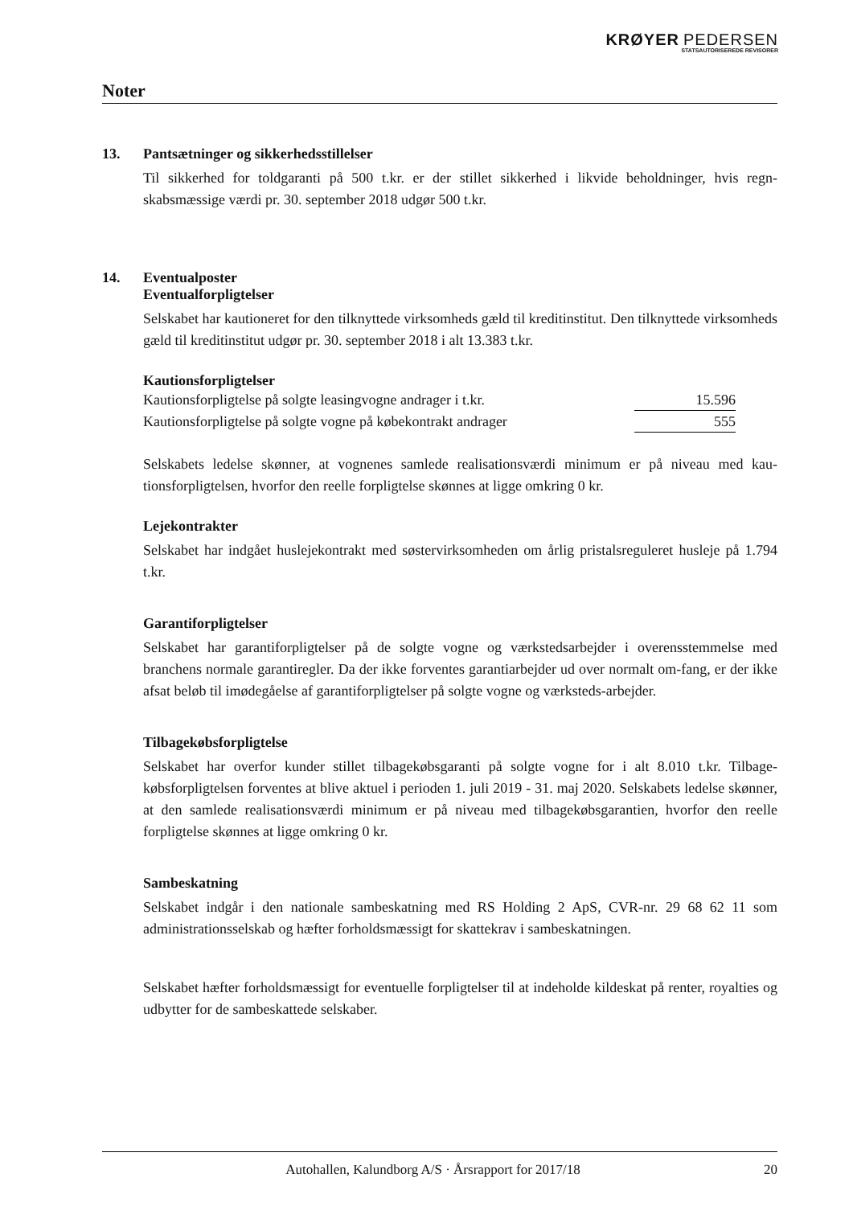KRØYER PEDERSEN
STATSAUTORISEREDE REVISORER
Noter
13. Pantsætninger og sikkerhedsstillelser
Til sikkerhed for toldgaranti på 500 t.kr. er der stillet sikkerhed i likvide beholdninger, hvis regn-skabsmæssige værdi pr. 30. september 2018 udgør 500 t.kr.
14. Eventualposter
Eventualforpligtelser
Selskabet har kautioneret for den tilknyttede virksomheds gæld til kreditinstitut. Den tilknyttede virksomheds gæld til kreditinstitut udgør pr. 30. september 2018 i alt 13.383 t.kr.
Kautionsforpligtelser
| Kautionsforpligtelse på solgte leasingvogne andrager i t.kr. | 15.596 |
| Kautionsforpligtelse på solgte vogne på købekontrakt andrager | 555 |
Selskabets ledelse skønner, at vognenes samlede realisationsværdi minimum er på niveau med kau-tionsforpligtelsen, hvorfor den reelle forpligtelse skønnes at ligge omkring 0 kr.
Lejekontrakter
Selskabet har indgået huslejekontrakt med søstervirksomheden om årlig pristalsreguleret husleje på 1.794 t.kr.
Garantiforpligtelser
Selskabet har garantiforpligtelser på de solgte vogne og værkstedsarbejder i overensstemmelse med branchens normale garantiregler. Da der ikke forventes garantiarbejder ud over normalt om-fang, er der ikke afsat beløb til imødegåelse af garantiforpligtelser på solgte vogne og værksteds-arbejder.
Tilbagekøbsforpligtelse
Selskabet har overfor kunder stillet tilbagekøbsgaranti på solgte vogne for i alt 8.010 t.kr. Tilbage-købsforpligtelsen forventes at blive aktuel i perioden 1. juli 2019 - 31. maj 2020. Selskabets ledelse skønner, at den samlede realisationsværdi minimum er på niveau med tilbagekøbsgarantien, hvorfor den reelle forpligtelse skønnes at ligge omkring 0 kr.
Sambeskatning
Selskabet indgår i den nationale sambeskatning med RS Holding 2 ApS, CVR-nr. 29 68 62 11 som administrationsselskab og hæfter forholdsmæssigt for skattekrav i sambeskatningen.
Selskabet hæfter forholdsmæssigt for eventuelle forpligtelser til at indeholde kildeskat på renter, royalties og udbytter for de sambeskattede selskaber.
Autohallen, Kalundborg A/S · Årsrapport for 2017/18 20